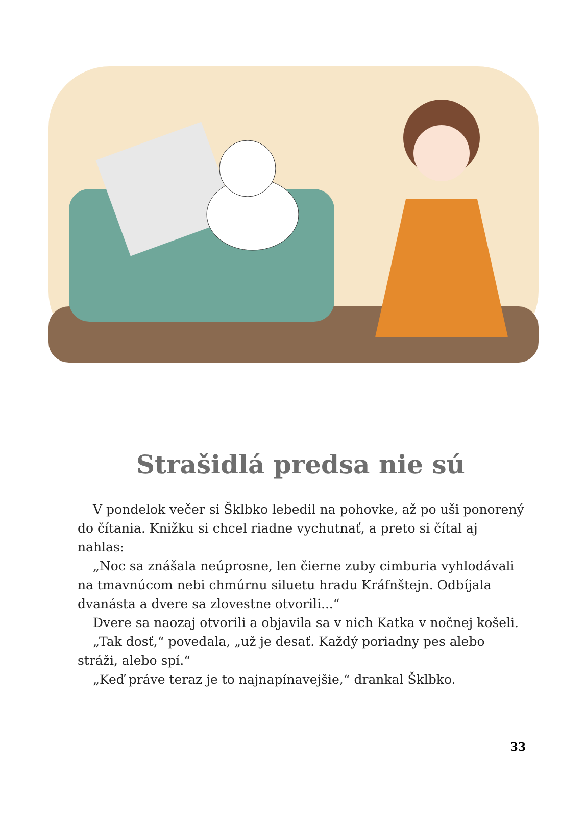Strašidlá predsa nie sú
V pondelok večer si Šklbko lebedil na pohovke, až po uši ponorený do čítania. Knižku si chcel riadne vychutnať, a preto si čítal aj nahlas:
„Noc sa znášala neúprosne, len čierne zuby cimburia vyhlodávali na tmavnúcom nebi chmúrnu siluetu hradu Kráfnštejn. Odbíjala dvanásta a dvere sa zlovestne otvorili...“
Dvere sa naozaj otvorili a objavila sa v nich Katka v nočnej košeli.
„Tak dosť,“ povedala, „už je desať. Každý poriadny pes alebo stráži, alebo spí.“
„Keď práve teraz je to najnapínavejšie,“ drankal Šklbko.
33